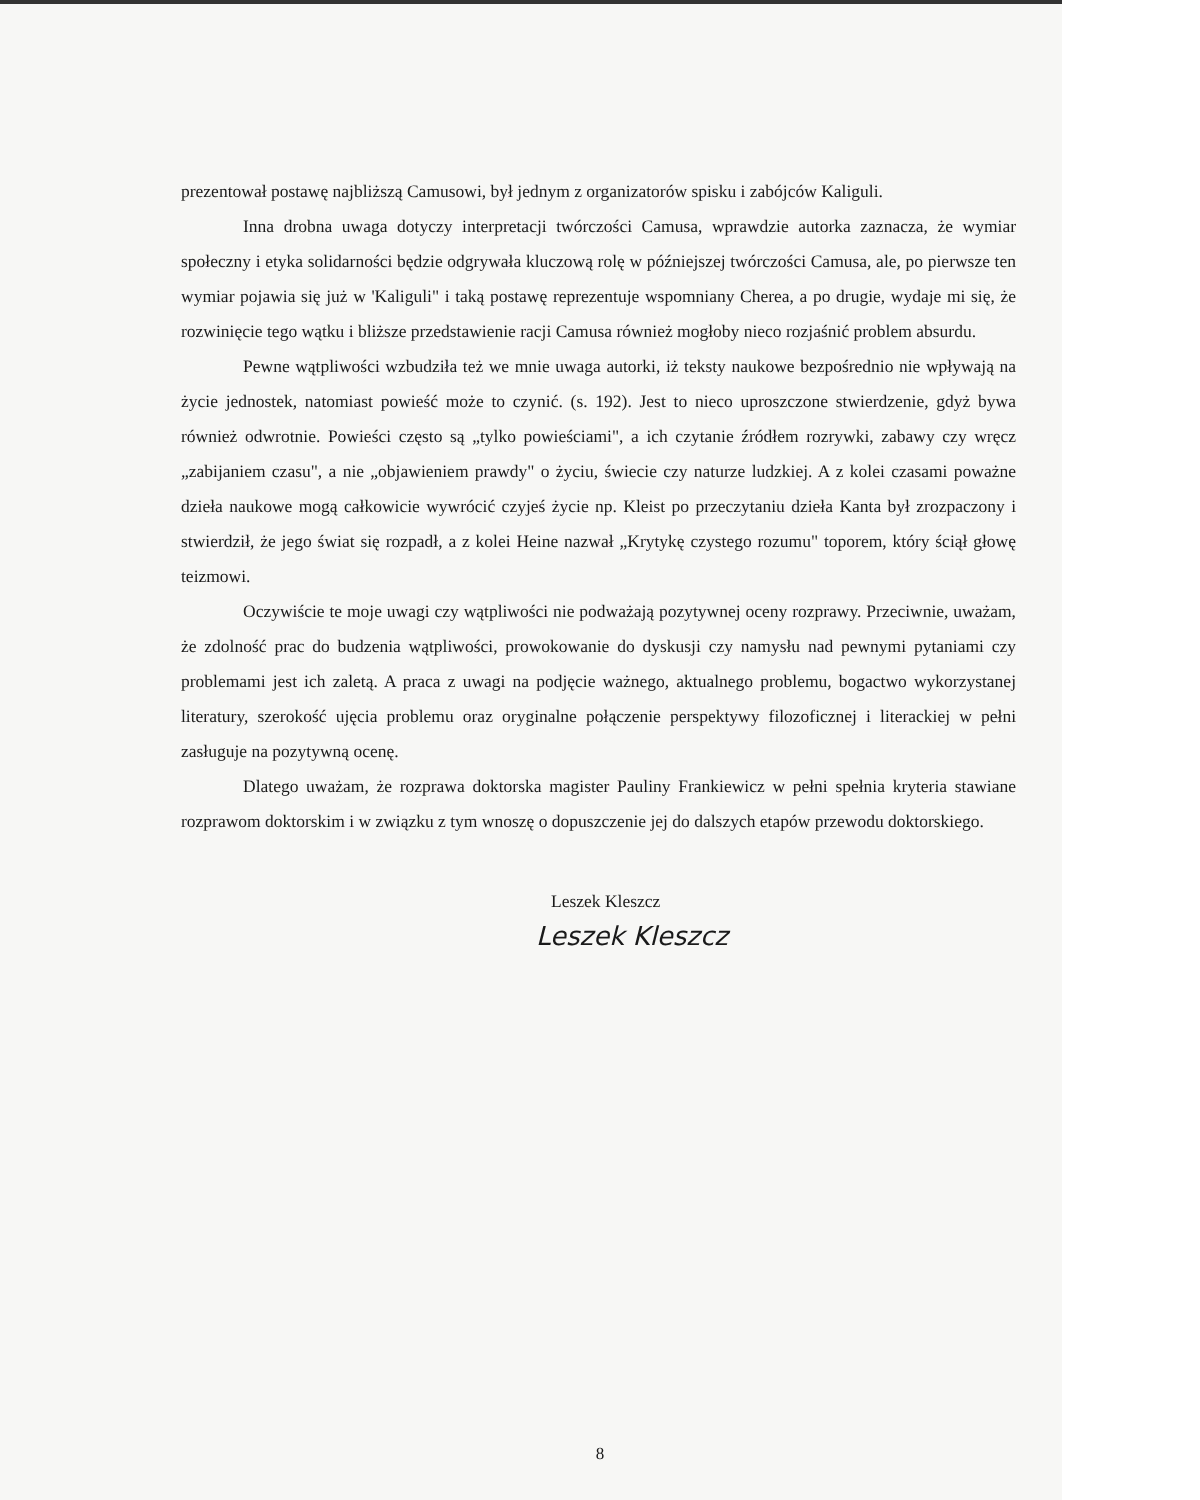prezentował postawę najbliższą Camusowi, był jednym z organizatorów spisku i zabójców Kaliguli.
Inna drobna uwaga dotyczy interpretacji twórczości Camusa, wprawdzie autorka zaznacza, że wymiar społeczny i etyka solidarności będzie odgrywała kluczową rolę w późniejszej twórczości Camusa, ale, po pierwsze ten wymiar pojawia się już w 'Kaliguli" i taką postawę reprezentuje wspomniany Cherea, a po drugie, wydaje mi się, że rozwinięcie tego wątku i bliższe przedstawienie racji Camusa również mogłoby nieco rozjaśnić problem absurdu.
Pewne wątpliwości wzbudziła też we mnie uwaga autorki, iż teksty naukowe bezpośrednio nie wpływają na życie jednostek, natomiast powieść może to czynić. (s. 192). Jest to nieco uproszczone stwierdzenie, gdyż bywa również odwrotnie. Powieści często są „tylko powieściami", a ich czytanie źródłem rozrywki, zabawy czy wręcz „zabijaniem czasu", a nie „objawieniem prawdy" o życiu, świecie czy naturze ludzkiej. A z kolei czasami poważne dzieła naukowe mogą całkowicie wywrócić czyjeś życie np. Kleist po przeczytaniu dzieła Kanta był zrozpaczony i stwierdził, że jego świat się rozpadł, a z kolei Heine nazwał „Krytykę czystego rozumu" toporem, który ściął głowę teizmowi.
Oczywiście te moje uwagi czy wątpliwości nie podważają pozytywnej oceny rozprawy. Przeciwnie, uważam, że zdolność prac do budzenia wątpliwości, prowokowanie do dyskusji czy namysłu nad pewnymi pytaniami czy problemami jest ich zaletą. A praca z uwagi na podjęcie ważnego, aktualnego problemu, bogactwo wykorzystanej literatury, szerokość ujęcia problemu oraz oryginalne połączenie perspektywy filozoficznej i literackiej w pełni zasługuje na pozytywną ocenę.
Dlatego uważam, że rozprawa doktorska magister Pauliny Frankiewicz w pełni spełnia kryteria stawiane rozprawom doktorskim i w związku z tym wnoszę o dopuszczenie jej do dalszych etapów przewodu doktorskiego.
Leszek Kleszcz
Leszek Kleszcz
8